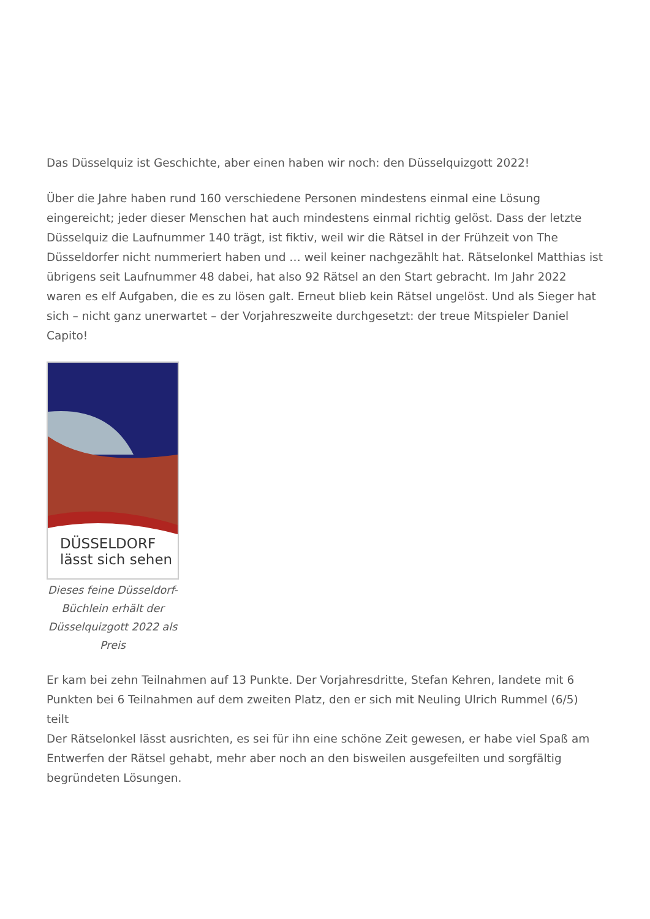Das Düsselquiz ist Geschichte, aber einen haben wir noch: den Düsselquizgott 2022!
Über die Jahre haben rund 160 verschiedene Personen mindestens einmal eine Lösung eingereicht; jeder dieser Menschen hat auch mindestens einmal richtig gelöst. Dass der letzte Düsselquiz die Laufnummer 140 trägt, ist fiktiv, weil wir die Rätsel in der Frühzeit von The Düsseldorfer nicht nummeriert haben und … weil keiner nachgezählt hat. Rätselonkel Matthias ist übrigens seit Laufnummer 48 dabei, hat also 92 Rätsel an den Start gebracht. Im Jahr 2022 waren es elf Aufgaben, die es zu lösen galt. Erneut blieb kein Rätsel ungelöst. Und als Sieger hat sich – nicht ganz unerwartet – der Vorjahreszweite durchgesetzt: der treue Mitspieler Daniel Capito!
DÜSSELDORF
lässt sich sehen
Dieses feine Düsseldorf-Büchlein erhält der Düsselquizgott 2022 als Preis
Er kam bei zehn Teilnahmen auf 13 Punkte. Der Vorjahresdritte, Stefan Kehren, landete mit 6 Punkten bei 6 Teilnahmen auf dem zweiten Platz, den er sich mit Neuling Ulrich Rummel (6/5) teilt
Der Rätselonkel lässt ausrichten, es sei für ihn eine schöne Zeit gewesen, er habe viel Spaß am Entwerfen der Rätsel gehabt, mehr aber noch an den bisweilen ausgefeilten und sorgfältig begründeten Lösungen.